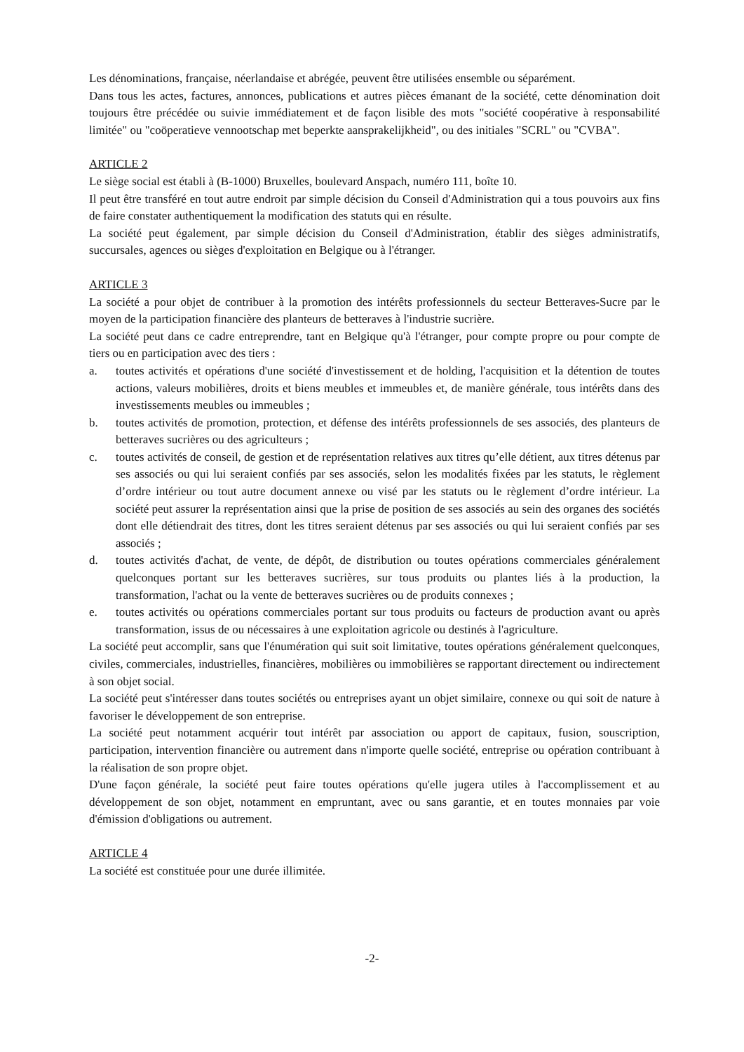Les dénominations, française, néerlandaise et abrégée, peuvent être utilisées ensemble ou séparément.
Dans tous les actes, factures, annonces, publications et autres pièces émanant de la société, cette dénomination doit toujours être précédée ou suivie immédiatement et de façon lisible des mots "société coopérative à responsabilité limitée" ou "coöperatieve vennootschap met beperkte aansprakelijkheid", ou des initiales "SCRL" ou "CVBA".
ARTICLE 2
Le siège social est établi à (B-1000) Bruxelles, boulevard Anspach, numéro 111, boîte 10.
Il peut être transféré en tout autre endroit par simple décision du Conseil d'Administration qui a tous pouvoirs aux fins de faire constater authentiquement la modification des statuts qui en résulte.
La société peut également, par simple décision du Conseil d'Administration, établir des sièges administratifs, succursales, agences ou sièges d'exploitation en Belgique ou à l'étranger.
ARTICLE 3
La société a pour objet de contribuer à la promotion des intérêts professionnels du secteur Betteraves-Sucre par le moyen de la participation financière des planteurs de betteraves à l'industrie sucrière.
La société peut dans ce cadre entreprendre, tant en Belgique qu'à l'étranger, pour compte propre ou pour compte de tiers ou en participation avec des tiers :
a. toutes activités et opérations d'une société d'investissement et de holding, l'acquisition et la détention de toutes actions, valeurs mobilières, droits et biens meubles et immeubles et, de manière générale, tous intérêts dans des investissements meubles ou immeubles ;
b. toutes activités de promotion, protection, et défense des intérêts professionnels de ses associés, des planteurs de betteraves sucrières ou des agriculteurs ;
c. toutes activités de conseil, de gestion et de représentation relatives aux titres qu’elle détient, aux titres détenus par ses associés ou qui lui seraient confiés par ses associés, selon les modalités fixées par les statuts, le règlement d’ordre intérieur ou tout autre document annexe ou visé par les statuts ou le règlement d’ordre intérieur. La société peut assurer la représentation ainsi que la prise de position de ses associés au sein des organes des sociétés dont elle détiendrait des titres, dont les titres seraient détenus par ses associés ou qui lui seraient confiés par ses associés ;
d. toutes activités d'achat, de vente, de dépôt, de distribution ou toutes opérations commerciales généralement quelconques portant sur les betteraves sucrières, sur tous produits ou plantes liés à la production, la transformation, l'achat ou la vente de betteraves sucrières ou de produits connexes ;
e. toutes activités ou opérations commerciales portant sur tous produits ou facteurs de production avant ou après transformation, issus de ou nécessaires à une exploitation agricole ou destinés à l'agriculture.
La société peut accomplir, sans que l'énumération qui suit soit limitative, toutes opérations généralement quelconques, civiles, commerciales, industrielles, financières, mobilières ou immobilières se rapportant directement ou indirectement à son objet social.
La société peut s'intéresser dans toutes sociétés ou entreprises ayant un objet similaire, connexe ou qui soit de nature à favoriser le développement de son entreprise.
La société peut notamment acquérir tout intérêt par association ou apport de capitaux, fusion, souscription, participation, intervention financière ou autrement dans n'importe quelle société, entreprise ou opération contribuant à la réalisation de son propre objet.
D'une façon générale, la société peut faire toutes opérations qu'elle jugera utiles à l'accomplissement et au développement de son objet, notamment en empruntant, avec ou sans garantie, et en toutes monnaies par voie d'émission d'obligations ou autrement.
ARTICLE 4
La société est constituée pour une durée illimitée.
-2-